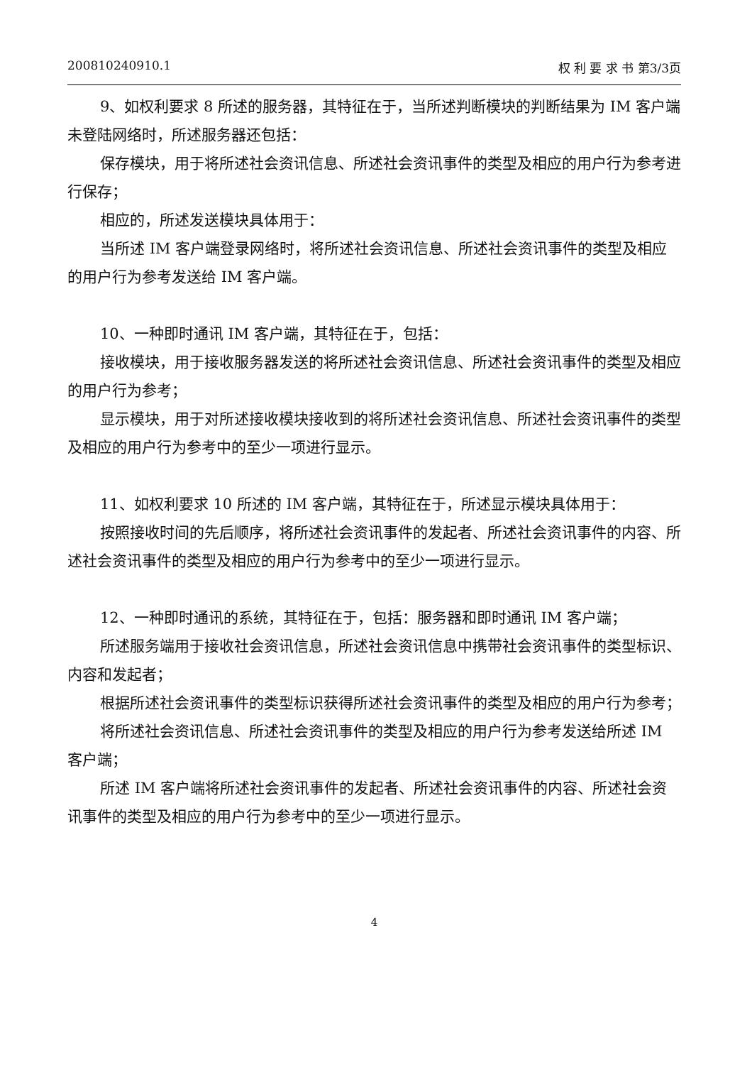200810240910.1 权 利 要 求 书 第3/3页
9、如权利要求 8 所述的服务器，其特征在于，当所述判断模块的判断结果为 IM 客户端未登陆网络时，所述服务器还包括：
保存模块，用于将所述社会资讯信息、所述社会资讯事件的类型及相应的用户行为参考进行保存；
相应的，所述发送模块具体用于：
当所述 IM 客户端登录网络时，将所述社会资讯信息、所述社会资讯事件的类型及相应的用户行为参考发送给 IM 客户端。
10、一种即时通讯 IM 客户端，其特征在于，包括：
接收模块，用于接收服务器发送的将所述社会资讯信息、所述社会资讯事件的类型及相应的用户行为参考；
显示模块，用于对所述接收模块接收到的将所述社会资讯信息、所述社会资讯事件的类型及相应的用户行为参考中的至少一项进行显示。
11、如权利要求 10 所述的 IM 客户端，其特征在于，所述显示模块具体用于：
按照接收时间的先后顺序，将所述社会资讯事件的发起者、所述社会资讯事件的内容、所述社会资讯事件的类型及相应的用户行为参考中的至少一项进行显示。
12、一种即时通讯的系统，其特征在于，包括：服务器和即时通讯 IM 客户端；
所述服务端用于接收社会资讯信息，所述社会资讯信息中携带社会资讯事件的类型标识、内容和发起者；
根据所述社会资讯事件的类型标识获得所述社会资讯事件的类型及相应的用户行为参考；
将所述社会资讯信息、所述社会资讯事件的类型及相应的用户行为参考发送给所述 IM 客户端；
所述 IM 客户端将所述社会资讯事件的发起者、所述社会资讯事件的内容、所述社会资讯事件的类型及相应的用户行为参考中的至少一项进行显示。
4